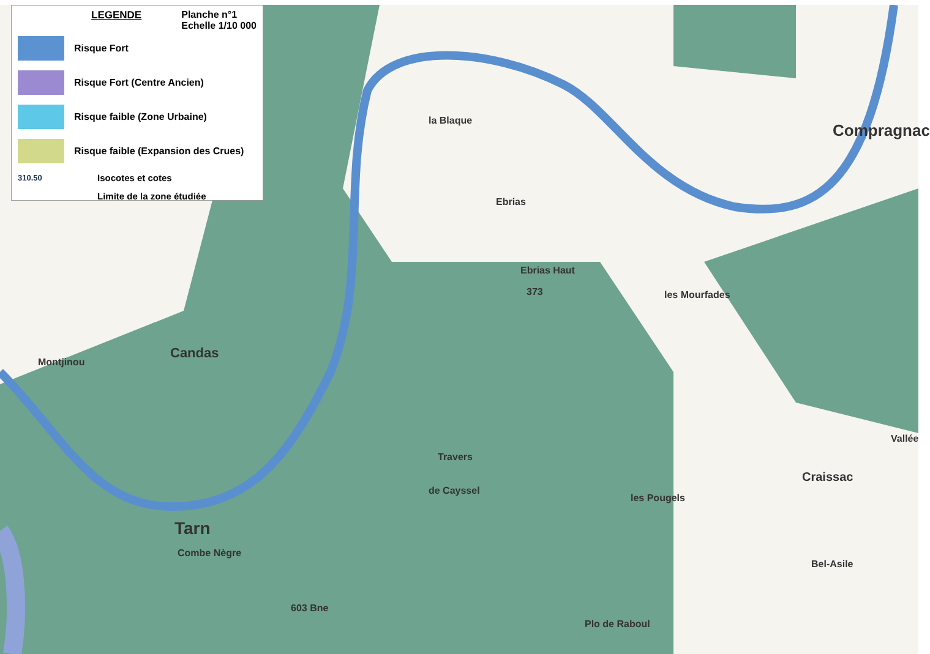LEGENDE Planche n°1
Echelle 1/10 000
Risque Fort
Risque Fort (Centre Ancien)
Risque faible (Zone Urbaine)
Risque faible (Expansion des Crues)
310.50 Isocotes et cotes
Limite de la zone étudiée
la Blaque
Ebrias
Ebrias Haut
les Mourfades
Compragnac
Candas
Montjinou
Travers
de Cayssel
les Pougels
Craissac
Bel-Asile
Tarn
Combe Nègre
Plo de Raboul
603 Bne
373
Vallée